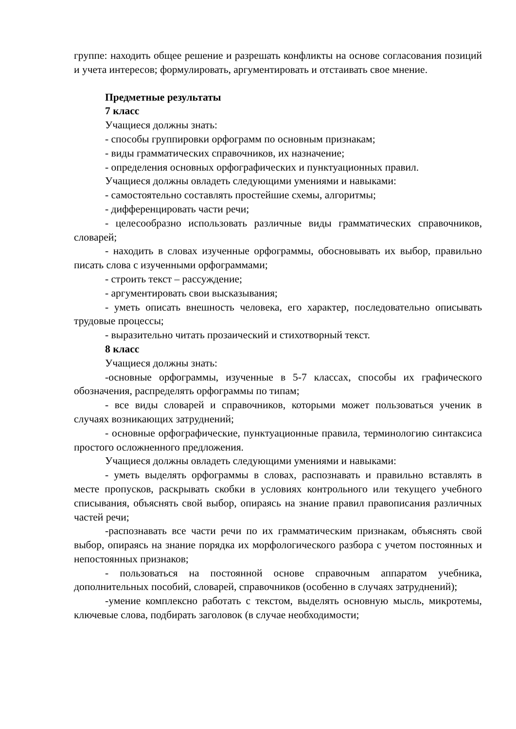группе: находить общее решение и разрешать конфликты на основе согласования позиций и учета интересов; формулировать, аргументировать и отстаивать свое мнение.
Предметные результаты
7 класс
Учащиеся должны знать:
- способы группировки орфограмм по основным признакам;
- виды грамматических справочников, их назначение;
- определения основных орфографических и пунктуационных правил.
Учащиеся должны овладеть следующими умениями и навыками:
- самостоятельно составлять простейшие схемы, алгоритмы;
- дифференцировать части речи;
- целесообразно использовать различные виды грамматических справочников, словарей;
- находить в словах изученные орфограммы, обосновывать их выбор, правильно писать слова с изученными орфограммами;
- строить текст – рассуждение;
- аргументировать свои высказывания;
- уметь описать внешность человека, его характер, последовательно описывать трудовые процессы;
- выразительно читать прозаический и стихотворный текст.
8 класс
Учащиеся должны знать:
-основные орфограммы, изученные в 5-7 классах, способы их графического обозначения, распределять орфограммы по типам;
- все виды словарей и справочников, которыми может пользоваться ученик в случаях возникающих затруднений;
- основные орфографические, пунктуационные правила, терминологию синтаксиса простого осложненного предложения.
Учащиеся должны овладеть следующими умениями и навыками:
- уметь выделять орфограммы в словах, распознавать и правильно вставлять в месте пропусков, раскрывать скобки в условиях контрольного или текущего учебного списывания, объяснять свой выбор, опираясь на знание правил правописания различных частей речи;
-распознавать все части речи по их грамматическим признакам, объяснять свой выбор, опираясь на знание порядка их морфологического разбора с учетом постоянных и непостоянных признаков;
- пользоваться на постоянной основе справочным аппаратом учебника, дополнительных пособий, словарей, справочников (особенно в случаях затруднений);
-умение комплексно работать с текстом, выделять основную мысль, микротемы, ключевые слова, подбирать заголовок (в случае необходимости;